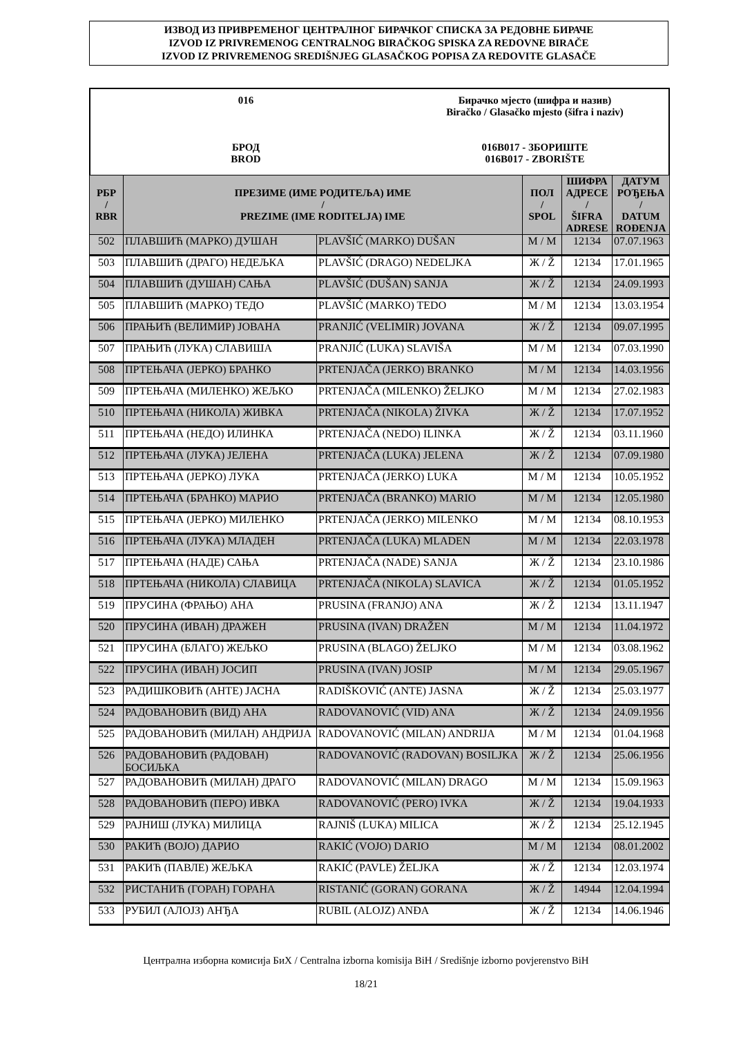ИЗВОД ИЗ ПРИВРЕМЕНОГ ЦЕНТРАЛНОГ БИРАЧКОГ СПИСКА ЗА РЕДОВНЕ БИРАЧЕ
IZVOD IZ PRIVREMENOG CENTRALNOG BIRAČKOG SPISKA ZA REDOVNE BIRAČE
IZVOD IZ PRIVREMENOG SREDIŠNJEG GLASAČKOG POPISA ZA REDOVITE GLASAČE
016
БРОД
BROD
Бирачко мјесто (шифра и назив)
Biračko / Glasačko mjesto (šifra i naziv)
016B017 - ЗБОРИШТЕ
016B017 - ZBORIŠTE
| РБР / RBR | ПРЕЗИМЕ (ИМЕ РОДИТЕЉА) ИМЕ / PREZIME (IME RODITELJA) IME | | ПОЛ / SPOL | ШИФРА АДРЕСЕ / ŠIFRA ADRESE | ДАТУМ РОЂЕЊА / DATUM ROĐENJA |
| --- | --- | --- | --- | --- | --- |
| 502 | ПЛАВШИЋ (МАРКО) ДУШАН | PLAVŠIĆ (MARKO) DUŠAN | М / M | 12134 | 07.07.1963 |
| 503 | ПЛАВШИЋ (ДРАГО) НЕДЕЉКА | PLAVŠIĆ (DRAGO) NEDELJKA | Ж / Ž | 12134 | 17.01.1965 |
| 504 | ПЛАВШИЋ (ДУШАН) САЊА | PLAVŠIĆ (DUŠAN) SANJA | Ж / Ž | 12134 | 24.09.1993 |
| 505 | ПЛАВШИЋ (МАРКО) ТЕДО | PLAVŠIĆ (MARKO) TEDO | М / M | 12134 | 13.03.1954 |
| 506 | ПРАЊИЋ (ВЕЛИМИР) ЈОВАНА | PRANJIĆ (VELIMIR) JOVANA | Ж / Ž | 12134 | 09.07.1995 |
| 507 | ПРАЊИЋ (ЛУКА) СЛАВИША | PRANJIĆ (LUKA) SLAVIŠA | М / M | 12134 | 07.03.1990 |
| 508 | ПРТЕЊАЧА (ЈЕРКО) БРАНКО | PRTENJAČA (JERKO) BRANKO | М / M | 12134 | 14.03.1956 |
| 509 | ПРТЕЊАЧА (МИЛЕНКО) ЖЕЉКО | PRTENJAČA (MILENKO) ŽELJKO | М / M | 12134 | 27.02.1983 |
| 510 | ПРТЕЊАЧА (НИКОЛА) ЖИВКА | PRTENJAČA (NIKOLA) ŽIVKA | Ж / Ž | 12134 | 17.07.1952 |
| 511 | ПРТЕЊАЧА (НЕДО) ИЛИНКА | PRTENJAČA (NEDO) ILINKA | Ж / Ž | 12134 | 03.11.1960 |
| 512 | ПРТЕЊАЧА (ЛУКА) ЈЕЛЕНА | PRTENJAČA (LUKA) JELENA | Ж / Ž | 12134 | 07.09.1980 |
| 513 | ПРТЕЊАЧА (ЈЕРКО) ЛУКА | PRTENJAČA (JERKO) LUKA | М / M | 12134 | 10.05.1952 |
| 514 | ПРТЕЊАЧА (БРАНКО) МАРИО | PRTENJAČA (BRANKO) MARIO | М / M | 12134 | 12.05.1980 |
| 515 | ПРТЕЊАЧА (ЈЕРКО) МИЛЕНКО | PRTENJAČA (JERKO) MILENKO | М / M | 12134 | 08.10.1953 |
| 516 | ПРТЕЊАЧА (ЛУКА) МЛАДЕН | PRTENJAČA (LUKA) MLADEN | М / M | 12134 | 22.03.1978 |
| 517 | ПРТЕЊАЧА (НАДЕ) САЊА | PRTENJAČA (NADE) SANJA | Ж / Ž | 12134 | 23.10.1986 |
| 518 | ПРТЕЊАЧА (НИКОЛА) СЛАВИЦА | PRTENJAČA (NIKOLA) SLAVICA | Ж / Ž | 12134 | 01.05.1952 |
| 519 | ПРУСИНА (ФРАЊО) АНА | PRUSINA (FRANJO) ANA | Ж / Ž | 12134 | 13.11.1947 |
| 520 | ПРУСИНА (ИВАН) ДРАЖЕН | PRUSINA (IVAN) DRAŽEN | М / M | 12134 | 11.04.1972 |
| 521 | ПРУСИНА (БЛАГО) ЖЕЉКО | PRUSINA (BLAGO) ŽELJKO | М / M | 12134 | 03.08.1962 |
| 522 | ПРУСИНА (ИВАН) ЈОСИП | PRUSINA (IVAN) JOSIP | М / M | 12134 | 29.05.1967 |
| 523 | РАДИШКОВИЋ (АНТЕ) ЈАСНА | RADIŠKOVIĆ (ANTE) JASNA | Ж / Ž | 12134 | 25.03.1977 |
| 524 | РАДОВАНОВИЋ (ВИД) АНА | RADOVANOVIĆ (VID) ANA | Ж / Ž | 12134 | 24.09.1956 |
| 525 | РАДОВАНОВИЋ (МИЛАН) АНДРИЈА | RADOVANOVIĆ (MILAN) ANDRIJA | М / M | 12134 | 01.04.1968 |
| 526 | РАДОВАНОВИЋ (РАДОВАН) БОСИЉКА | RADOVANOVIĆ (RADOVAN) BOSILJKA | Ж / Ž | 12134 | 25.06.1956 |
| 527 | РАДОВАНОВИЋ (МИЛАН) ДРАГО | RADOVANOVIĆ (MILAN) DRAGO | М / M | 12134 | 15.09.1963 |
| 528 | РАДОВАНОВИЋ (ПЕРО) ИВКА | RADOVANOVIĆ (PERO) IVKA | Ж / Ž | 12134 | 19.04.1933 |
| 529 | РАЈНИШ (ЛУКА) МИЛИЦА | RAJNIŠ (LUKA) MILICA | Ж / Ž | 12134 | 25.12.1945 |
| 530 | РАКИЋ (ВОЈО) ДАРИО | RAKIĆ (VOJO) DARIO | М / M | 12134 | 08.01.2002 |
| 531 | РАКИЋ (ПАВЛЕ) ЖЕЉКА | RAKIĆ (PAVLE) ŽELJKA | Ж / Ž | 12134 | 12.03.1974 |
| 532 | РИСТАНИЋ (ГОРАН) ГОРАНА | RISTANIĆ (GORAN) GORANA | Ж / Ž | 14944 | 12.04.1994 |
| 533 | РУБИЛ (АЛОЈЗ) АНЂА | RUBIL (ALOJZ) ANĐA | Ж / Ž | 12134 | 14.06.1946 |
Централна изборна комисија БиХ / Centralna izborna komisija BiH / Središnje izborno povjerenstvo BiH
18/21